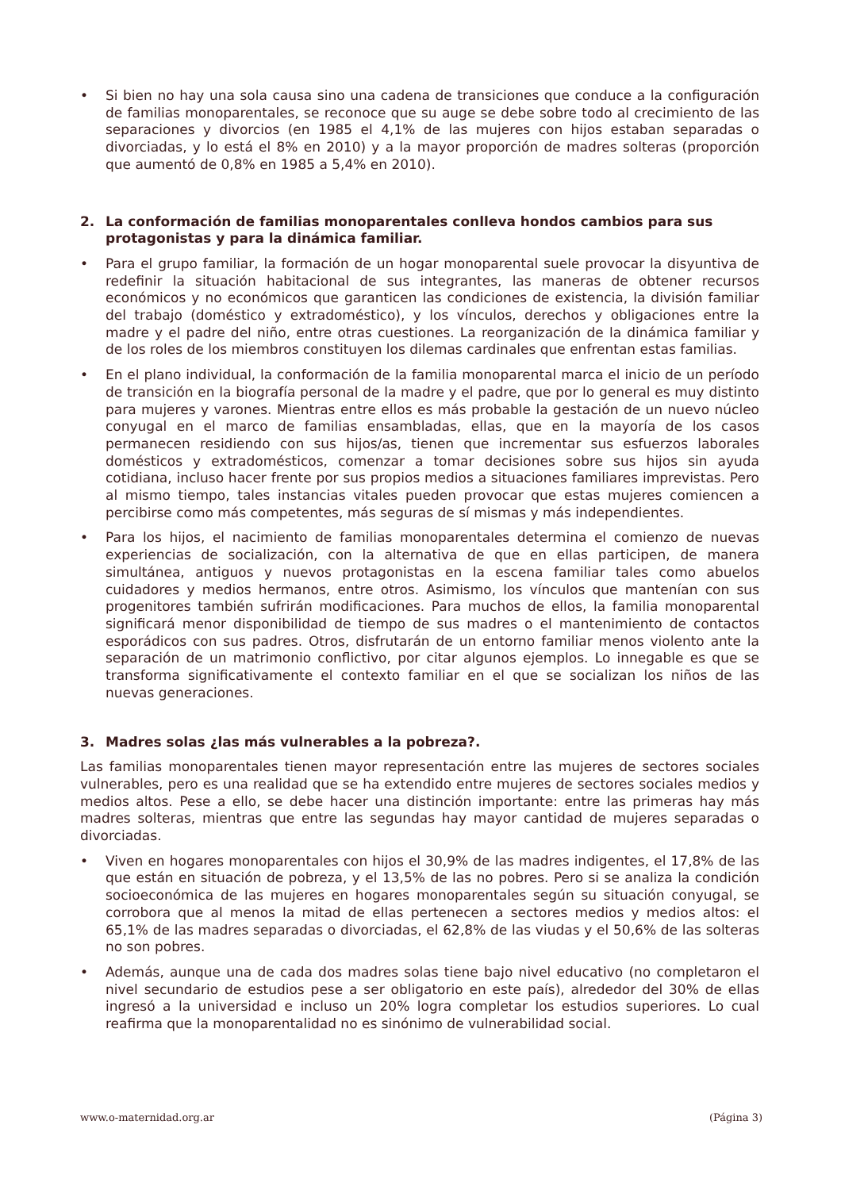• Si bien no hay una sola causa sino una cadena de transiciones que conduce a la configuración de familias monoparentales, se reconoce que su auge se debe sobre todo al crecimiento de las separaciones y divorcios (en 1985 el 4,1% de las mujeres con hijos estaban separadas o divorciadas, y lo está el 8% en 2010) y a la mayor proporción de madres solteras (proporción que aumentó de 0,8% en 1985 a 5,4% en 2010).
2. La conformación de familias monoparentales conlleva hondos cambios para sus protagonistas y para la dinámica familiar.
• Para el grupo familiar, la formación de un hogar monoparental suele provocar la disyuntiva de redefinir la situación habitacional de sus integrantes, las maneras de obtener recursos económicos y no económicos que garanticen las condiciones de existencia, la división familiar del trabajo (doméstico y extradoméstico), y los vínculos, derechos y obligaciones entre la madre y el padre del niño, entre otras cuestiones. La reorganización de la dinámica familiar y de los roles de los miembros constituyen los dilemas cardinales que enfrentan estas familias.
• En el plano individual, la conformación de la familia monoparental marca el inicio de un período de transición en la biografía personal de la madre y el padre, que por lo general es muy distinto para mujeres y varones. Mientras entre ellos es más probable la gestación de un nuevo núcleo conyugal en el marco de familias ensambladas, ellas, que en la mayoría de los casos permanecen residiendo con sus hijos/as, tienen que incrementar sus esfuerzos laborales domésticos y extradomésticos, comenzar a tomar decisiones sobre sus hijos sin ayuda cotidiana, incluso hacer frente por sus propios medios a situaciones familiares imprevistas. Pero al mismo tiempo, tales instancias vitales pueden provocar que estas mujeres comiencen a percibirse como más competentes, más seguras de sí mismas y más independientes.
• Para los hijos, el nacimiento de familias monoparentales determina el comienzo de nuevas experiencias de socialización, con la alternativa de que en ellas participen, de manera simultánea, antiguos y nuevos protagonistas en la escena familiar tales como abuelos cuidadores y medios hermanos, entre otros. Asimismo, los vínculos que mantenían con sus progenitores también sufrirán modificaciones. Para muchos de ellos, la familia monoparental significará menor disponibilidad de tiempo de sus madres o el mantenimiento de contactos esporádicos con sus padres. Otros, disfrutarán de un entorno familiar menos violento ante la separación de un matrimonio conflictivo, por citar algunos ejemplos. Lo innegable es que se transforma significativamente el contexto familiar en el que se socializan los niños de las nuevas generaciones.
3. Madres solas ¿las más vulnerables a la pobreza?.
Las familias monoparentales tienen mayor representación entre las mujeres de sectores sociales vulnerables, pero es una realidad que se ha extendido entre mujeres de sectores sociales medios y medios altos. Pese a ello, se debe hacer una distinción importante: entre las primeras hay más madres solteras, mientras que entre las segundas hay mayor cantidad de mujeres separadas o divorciadas.
• Viven en hogares monoparentales con hijos el 30,9% de las madres indigentes, el 17,8% de las que están en situación de pobreza, y el 13,5% de las no pobres. Pero si se analiza la condición socioeconómica de las mujeres en hogares monoparentales según su situación conyugal, se corrobora que al menos la mitad de ellas pertenecen a sectores medios y medios altos: el 65,1% de las madres separadas o divorciadas, el 62,8% de las viudas y el 50,6% de las solteras no son pobres.
• Además, aunque una de cada dos madres solas tiene bajo nivel educativo (no completaron el nivel secundario de estudios pese a ser obligatorio en este país), alrededor del 30% de ellas ingresó a la universidad e incluso un 20% logra completar los estudios superiores. Lo cual reafirma que la monoparentalidad no es sinónimo de vulnerabilidad social.
www.o-maternidad.org.ar (Página 3)